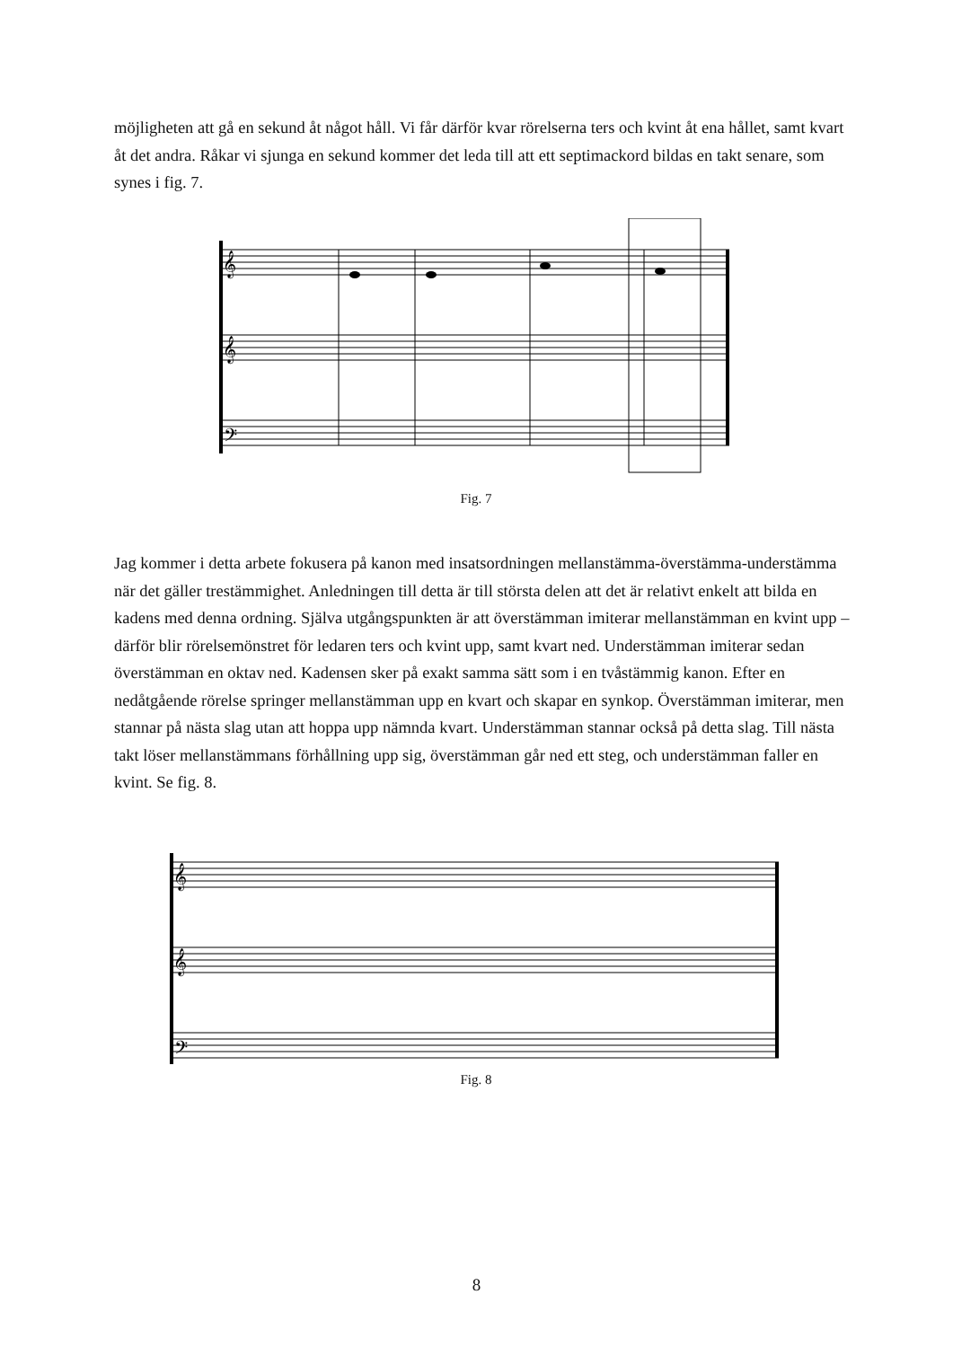möjligheten att gå en sekund åt något håll. Vi får därför kvar rörelserna ters och kvint åt ena hållet, samt kvart åt det andra. Råkar vi sjunga en sekund kommer det leda till att ett septimackord bildas en takt senare, som synes i fig. 7.
𝄞
𝄞
𝄢
Fig. 7
Jag kommer i detta arbete fokusera på kanon med insatsordningen mellanstämma-överstämma-understämma när det gäller trestämmighet. Anledningen till detta är till största delen att det är relativt enkelt att bilda en kadens med denna ordning. Själva utgångspunkten är att överstämman imiterar mellanstämman en kvint upp – därför blir rörelsemönstret för ledaren ters och kvint upp, samt kvart ned. Understämman imiterar sedan överstämman en oktav ned. Kadensen sker på exakt samma sätt som i en tvåstämmig kanon. Efter en nedåtgående rörelse springer mellanstämman upp en kvart och skapar en synkop. Överstämman imiterar, men stannar på nästa slag utan att hoppa upp nämnda kvart. Understämman stannar också på detta slag. Till nästa takt löser mellanstämmans förhållning upp sig, överstämman går ned ett steg, och understämman faller en kvint. Se fig. 8.
𝄞
𝄞
𝄢
Fig. 8
8